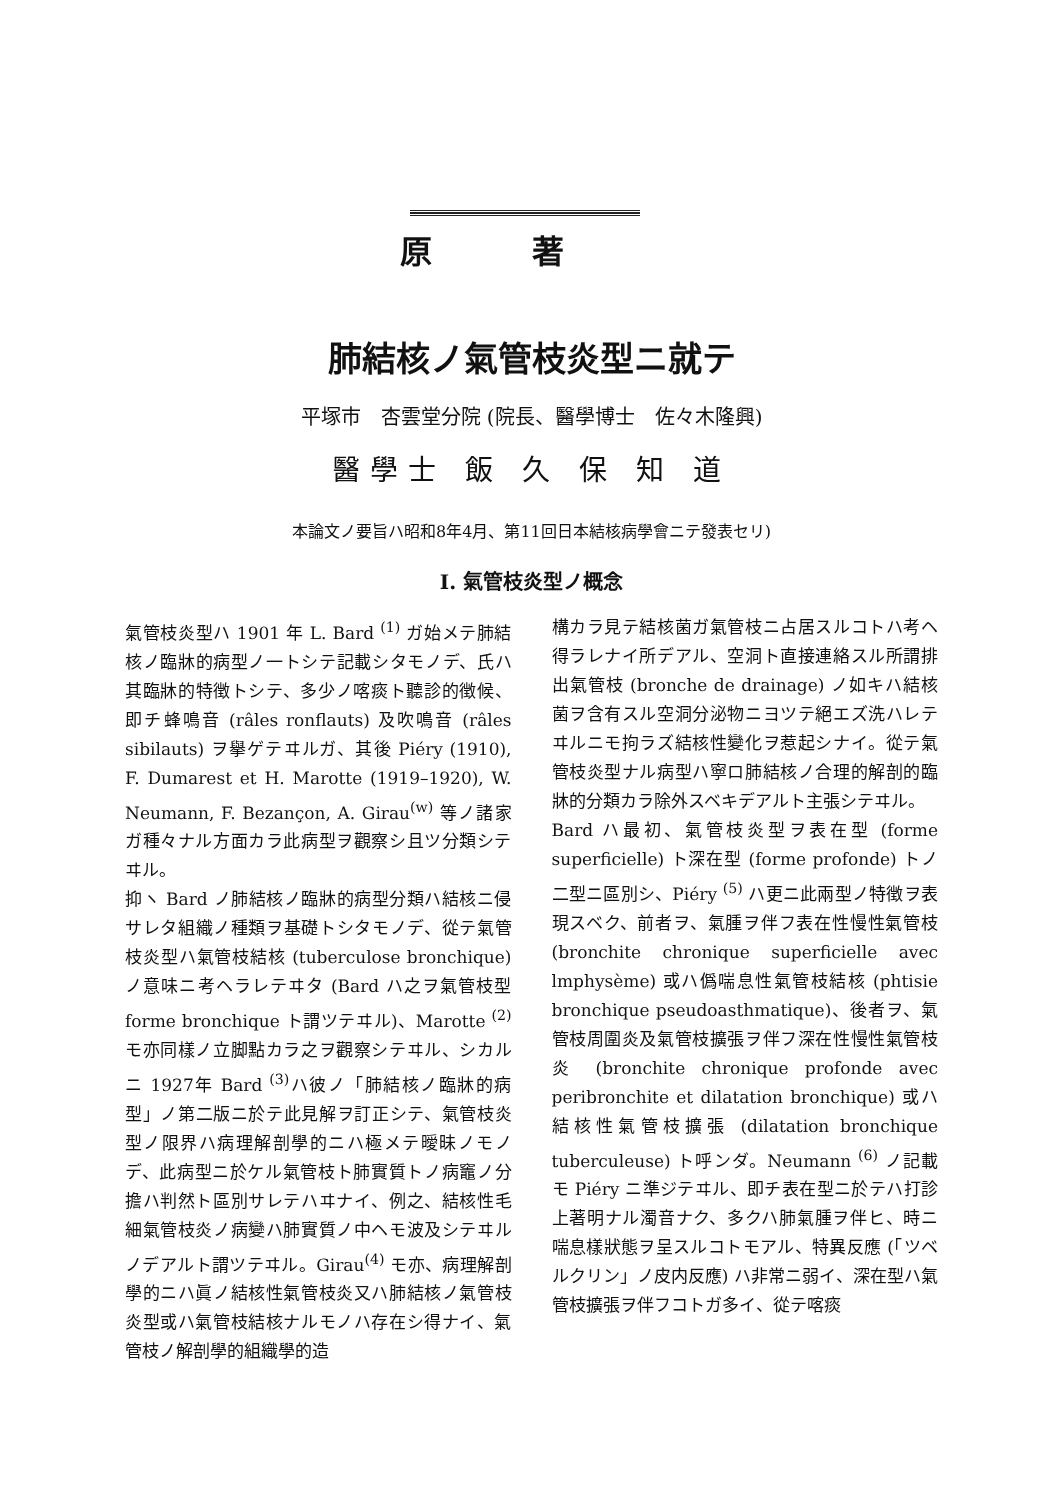原著
肺結核ノ氣管枝炎型ニ就テ
平塚市　杏雲堂分院 (院長、醫學博士　佐々木隆興)
醫學士 飯 久 保 知 道
本論文ノ要旨ハ昭和8年4月、第11回日本結核病學會ニテ發表セリ)
I. 氣管枝炎型ノ概念
氣管枝炎型ハ 1901 年 L. Bard <sup>(1)</sup> ガ始メテ肺結核ノ臨牀的病型ノ一トシテ記載シタモノデ、氏ハ其臨牀的特徴トシテ、多少ノ喀痰ト聽診的徴候、即チ蜂鳴音 (râles ronflauts) 及吹鳴音 (râles sibilauts) ヲ擧ゲテヰルガ、其後 Piéry (1910), F. Dumarest et H. Marotte (1919–1920), W. Neumann, F. Bezançon, A. Girau<sup>(w)</sup> 等ノ諸家ガ種々ナル方面カラ此病型ヲ觀察シ且ツ分類シテヰル。
抑ヽ Bard ノ肺結核ノ臨牀的病型分類ハ結核ニ侵サレタ組織ノ種類ヲ基礎トシタモノデ、從テ氣管枝炎型ハ氣管枝結核 (tuberculose bronchique) ノ意味ニ考ヘラレテヰタ (Bard ハ之ヲ氣管枝型 forme bronchique ト謂ツテヰル)、Marotte <sup>(2)</sup> モ亦同樣ノ立脚點カラ之ヲ觀察シテヰル、シカルニ 1927年 Bard <sup>(3)</sup>ハ彼ノ「肺結核ノ臨牀的病型」ノ第二版ニ於テ此見解ヲ訂正シテ、氣管枝炎型ノ限界ハ病理解剖學的ニハ極メテ曖昧ノモノデ、此病型ニ於ケル氣管枝ト肺實質トノ病竈ノ分擔ハ判然ト區別サレテハヰナイ、例之、結核性毛細氣管枝炎ノ病變ハ肺實質ノ中ヘモ波及シテヰルノデアルト謂ツテヰル。Girau<sup>(4)</sup> モ亦、病理解剖學的ニハ眞ノ結核性氣管枝炎又ハ肺結核ノ氣管枝炎型或ハ氣管枝結核ナルモノハ存在シ得ナイ、氣管枝ノ解剖學的組織學的造
構カラ見テ結核菌ガ氣管枝ニ占居スルコトハ考ヘ得ラレナイ所デアル、空洞ト直接連絡スル所謂排出氣管枝 (bronche de drainage) ノ如キハ結核菌ヲ含有スル空洞分泌物ニヨツテ絕エズ洗ハレテヰルニモ拘ラズ結核性變化ヲ惹起シナイ。從テ氣管枝炎型ナル病型ハ寧ロ肺結核ノ合理的解剖的臨牀的分類カラ除外スベキデアルト主張シテヰル。
Bard ハ最初、氣管枝炎型ヲ表在型 (forme superficielle) ト深在型 (forme profonde) トノ二型ニ區別シ、Piéry <sup>(5)</sup> ハ更ニ此兩型ノ特徴ヲ表現スベク、前者ヲ、氣腫ヲ伴フ表在性慢性氣管枝 (bronchite chronique superficielle avec lmphysème) 或ハ僞喘息性氣管枝結核 (phtisie bronchique pseudoasthmatique)、後者ヲ、氣管枝周圍炎及氣管枝擴張ヲ伴フ深在性慢性氣管枝炎 (bronchite chronique profonde avec peribronchite et dilatation bronchique) 或ハ結核性氣管枝擴張 (dilatation bronchique tuberculeuse) ト呼ンダ。Neumann <sup>(6)</sup> ノ記載モ Piéry ニ準ジテヰル、即チ表在型ニ於テハ打診上著明ナル濁音ナク、多クハ肺氣腫ヲ伴ヒ、時ニ喘息樣狀態ヲ呈スルコトモアル、特異反應 (「ツベルクリン」ノ皮内反應) ハ非常ニ弱イ、深在型ハ氣管枝擴張ヲ伴フコトガ多イ、從テ喀痰